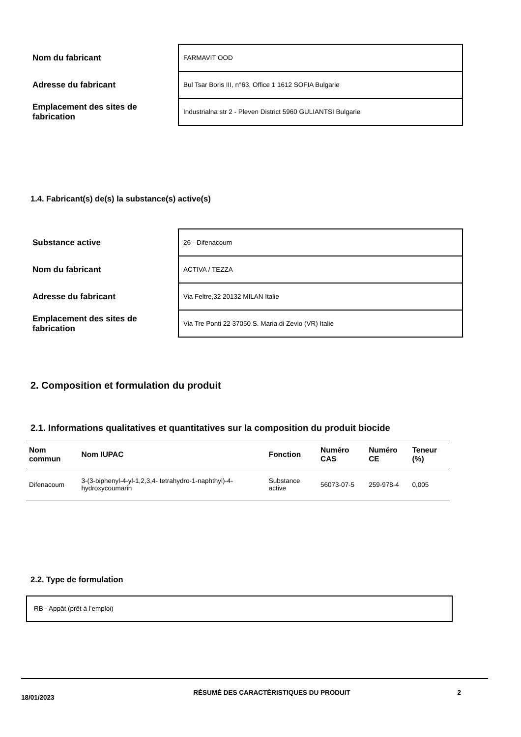| Nom du fabricant | FARMAVIT OOD |
| Adresse du fabricant | Bul Tsar Boris III, n°63, Office 1 1612 SOFIA Bulgarie |
| Emplacement des sites de fabrication | Industrialna str 2 - Pleven District 5960 GULIANTSI Bulgarie |
1.4. Fabricant(s) de(s) la substance(s) active(s)
| Substance active | 26 - Difenacoum |
| Nom du fabricant | ACTIVA / TEZZA |
| Adresse du fabricant | Via Feltre,32 20132 MILAN Italie |
| Emplacement des sites de fabrication | Via Tre Ponti 22 37050 S. Maria di Zevio (VR) Italie |
2. Composition et formulation du produit
2.1. Informations qualitatives et quantitatives sur la composition du produit biocide
| Nom commun | Nom IUPAC | Fonction | Numéro CAS | Numéro CE | Teneur (%) |
| --- | --- | --- | --- | --- | --- |
| Difenacoum | 3-(3-biphenyl-4-yl-1,2,3,4- tetrahydro-1-naphthyl)-4-hydroxycoumarin | Substance active | 56073-07-5 | 259-978-4 | 0,005 |
2.2. Type de formulation
RB - Appât (prêt à l'emploi)
18/01/2023 RÉSUMÉ DES CARACTÉRISTIQUES DU PRODUIT 2